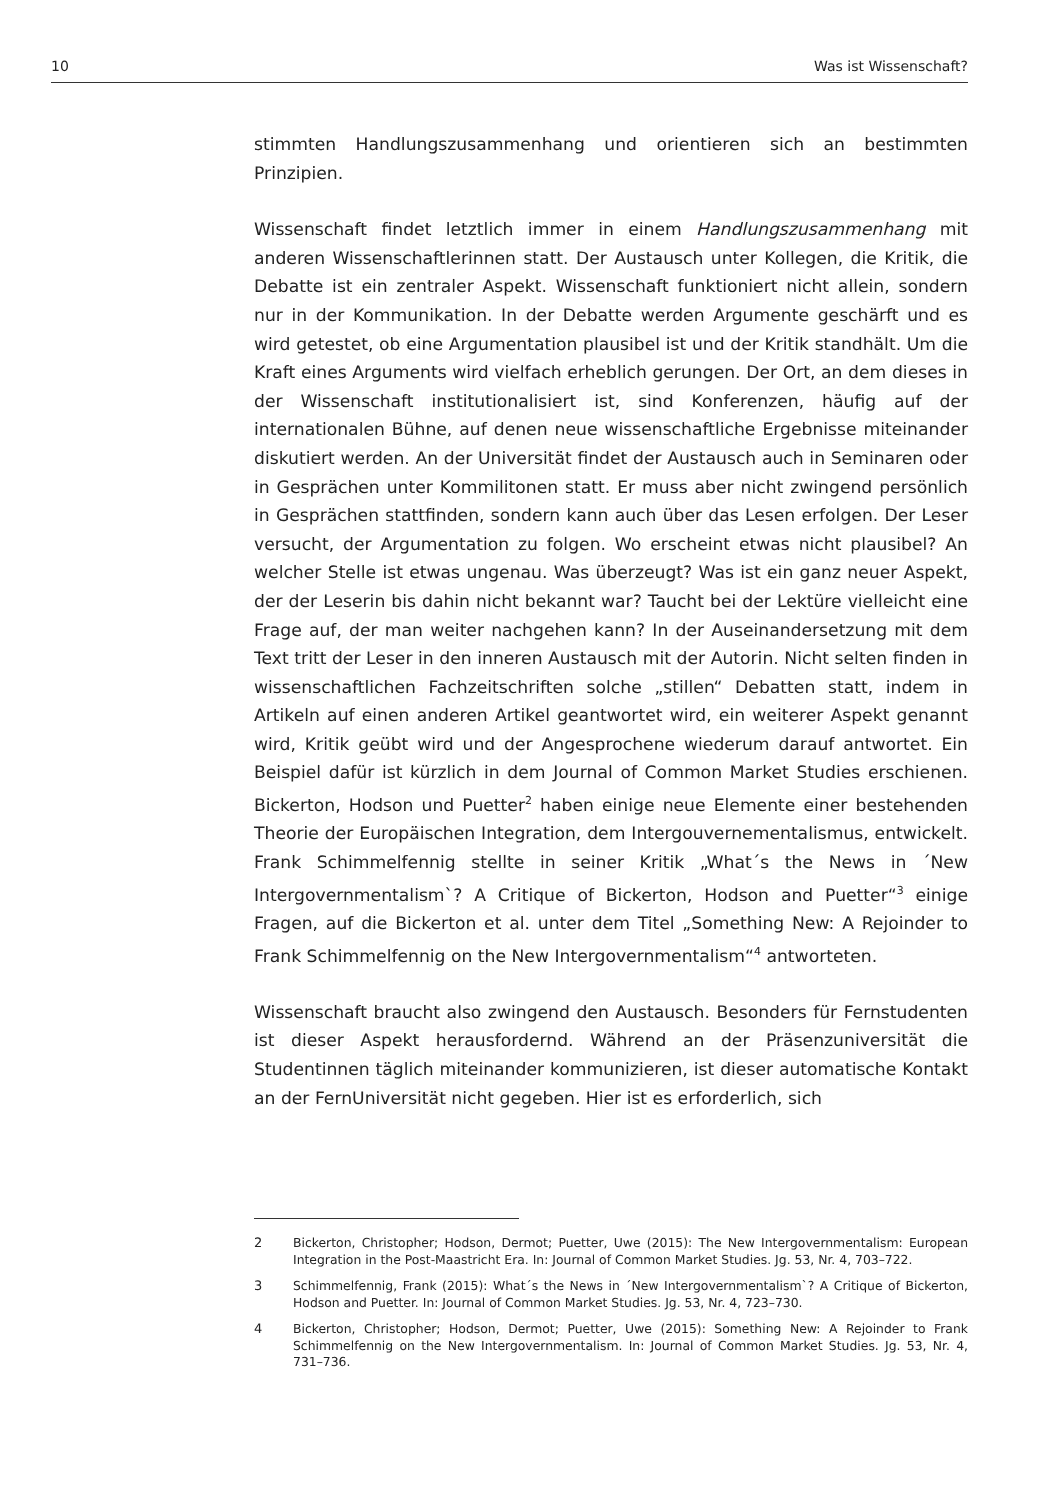10 Was ist Wissenschaft?
stimmten Handlungszusammenhang und orientieren sich an bestimmten Prinzipien.
Wissenschaft findet letztlich immer in einem Handlungszusammenhang mit anderen Wissenschaftlerinnen statt. Der Austausch unter Kollegen, die Kritik, die Debatte ist ein zentraler Aspekt. Wissenschaft funktioniert nicht allein, sondern nur in der Kommunikation. In der Debatte werden Argumente geschärft und es wird getestet, ob eine Argumentation plausibel ist und der Kritik standhält. Um die Kraft eines Arguments wird vielfach erheblich gerungen. Der Ort, an dem dieses in der Wissenschaft institutionalisiert ist, sind Konferenzen, häufig auf der internationalen Bühne, auf denen neue wissenschaftliche Ergebnisse miteinander diskutiert werden. An der Universität findet der Austausch auch in Seminaren oder in Gesprächen unter Kommilitonen statt. Er muss aber nicht zwingend persönlich in Gesprächen stattfinden, sondern kann auch über das Lesen erfolgen. Der Leser versucht, der Argumentation zu folgen. Wo erscheint etwas nicht plausibel? An welcher Stelle ist etwas ungenau. Was überzeugt? Was ist ein ganz neuer Aspekt, der der Leserin bis dahin nicht bekannt war? Taucht bei der Lektüre vielleicht eine Frage auf, der man weiter nachgehen kann? In der Auseinandersetzung mit dem Text tritt der Leser in den inneren Austausch mit der Autorin. Nicht selten finden in wissenschaftlichen Fachzeitschriften solche „stillen“ Debatten statt, indem in Artikeln auf einen anderen Artikel geantwortet wird, ein weiterer Aspekt genannt wird, Kritik geübt wird und der Angesprochene wiederum darauf antwortet. Ein Beispiel dafür ist kürzlich in dem Journal of Common Market Studies erschienen. Bickerton, Hodson und Puetter<sup>2</sup> haben einige neue Elemente einer bestehenden Theorie der Europäischen Integration, dem Intergouvernementalismus, entwickelt. Frank Schimmelfennig stellte in seiner Kritik „What´s the News in ´New Intergovernmentalism`? A Critique of Bickerton, Hodson and Puetter“<sup>3</sup> einige Fragen, auf die Bickerton et al. unter dem Titel „Something New: A Rejoinder to Frank Schimmelfennig on the New Intergovernmentalism“<sup>4</sup> antworteten.
Wissenschaft braucht also zwingend den Austausch. Besonders für Fernstudenten ist dieser Aspekt herausfordernd. Während an der Präsenzuniversität die Studentinnen täglich miteinander kommunizieren, ist dieser automatische Kontakt an der FernUniversität nicht gegeben. Hier ist es erforderlich, sich
2 Bickerton, Christopher; Hodson, Dermot; Puetter, Uwe (2015): The New Intergovernmentalism: European Integration in the Post-Maastricht Era. In: Journal of Common Market Studies. Jg. 53, Nr. 4, 703–722.
3 Schimmelfennig, Frank (2015): What´s the News in ´New Intergovernmentalism`? A Critique of Bickerton, Hodson and Puetter. In: Journal of Common Market Studies. Jg. 53, Nr. 4, 723–730.
4 Bickerton, Christopher; Hodson, Dermot; Puetter, Uwe (2015): Something New: A Rejoinder to Frank Schimmelfennig on the New Intergovernmentalism. In: Journal of Common Market Studies. Jg. 53, Nr. 4, 731–736.